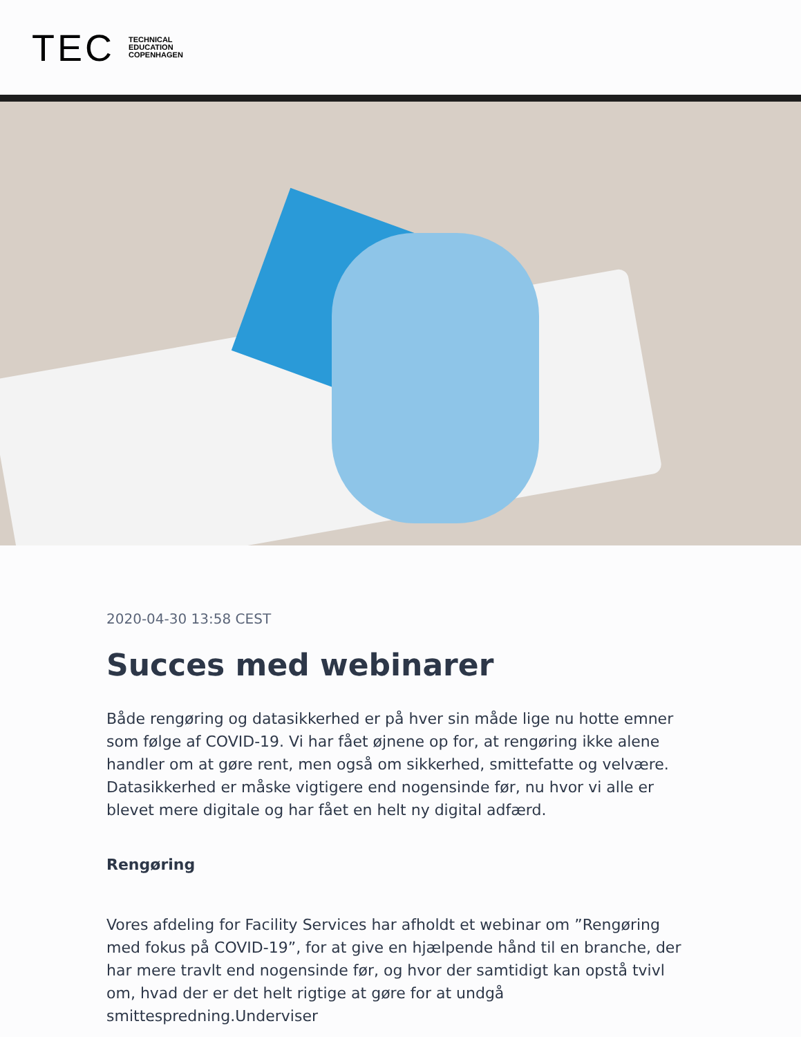TEC
TECHNICAL
EDUCATION
COPENHAGEN
2020-04-30 13:58 CEST
Succes med webinarer
Både rengøring og datasikkerhed er på hver sin måde lige nu hotte emner som følge af COVID-19. Vi har fået øjnene op for, at rengøring ikke alene handler om at gøre rent, men også om sikkerhed, smittefatte og velvære. Datasikkerhed er måske vigtigere end nogensinde før, nu hvor vi alle er blevet mere digitale og har fået en helt ny digital adfærd.
Rengøring
Vores afdeling for Facility Services har afholdt et webinar om ”Rengøring med fokus på COVID-19”, for at give en hjælpende hånd til en branche, der har mere travlt end nogensinde før, og hvor der samtidigt kan opstå tvivl om, hvad der er det helt rigtige at gøre for at undgå smittespredning.Underviser